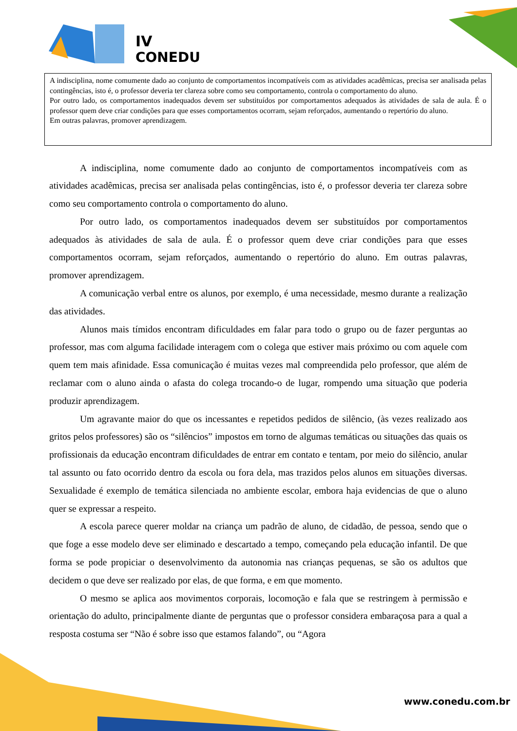IV
CONEDU
A indisciplina, nome comumente dado ao conjunto de comportamentos incompatíveis com as atividades acadêmicas, precisa ser analisada pelas contingências, isto é, o professor deveria ter clareza sobre como seu comportamento, controla o comportamento do aluno.
Por outro lado, os comportamentos inadequados devem ser substituídos por comportamentos adequados às atividades de sala de aula. É o professor quem deve criar condições para que esses comportamentos ocorram, sejam reforçados, aumentando o repertório do aluno.
Em outras palavras, promover aprendizagem.
A indisciplina, nome comumente dado ao conjunto de comportamentos incompatíveis com as atividades acadêmicas, precisa ser analisada pelas contingências, isto é, o professor deveria ter clareza sobre como seu comportamento controla o comportamento do aluno.
Por outro lado, os comportamentos inadequados devem ser substituídos por comportamentos adequados às atividades de sala de aula. É o professor quem deve criar condições para que esses comportamentos ocorram, sejam reforçados, aumentando o repertório do aluno. Em outras palavras, promover aprendizagem.
A comunicação verbal entre os alunos, por exemplo, é uma necessidade, mesmo durante a realização das atividades.
Alunos mais tímidos encontram dificuldades em falar para todo o grupo ou de fazer perguntas ao professor, mas com alguma facilidade interagem com o colega que estiver mais próximo ou com aquele com quem tem mais afinidade. Essa comunicação é muitas vezes mal compreendida pelo professor, que além de reclamar com o aluno ainda o afasta do colega trocando-o de lugar, rompendo uma situação que poderia produzir aprendizagem.
Um agravante maior do que os incessantes e repetidos pedidos de silêncio, (às vezes realizado aos gritos pelos professores) são os “silêncios” impostos em torno de algumas temáticas ou situações das quais os profissionais da educação encontram dificuldades de entrar em contato e tentam, por meio do silêncio, anular tal assunto ou fato ocorrido dentro da escola ou fora dela, mas trazidos pelos alunos em situações diversas. Sexualidade é exemplo de temática silenciada no ambiente escolar, embora haja evidencias de que o aluno quer se expressar a respeito.
A escola parece querer moldar na criança um padrão de aluno, de cidadão, de pessoa, sendo que o que foge a esse modelo deve ser eliminado e descartado a tempo, começando pela educação infantil. De que forma se pode propiciar o desenvolvimento da autonomia nas crianças pequenas, se são os adultos que decidem o que deve ser realizado por elas, de que forma, e em que momento.
O mesmo se aplica aos movimentos corporais, locomoção e fala que se restringem à permissão e orientação do adulto, principalmente diante de perguntas que o professor considera embaraçosa para a qual a resposta costuma ser “Não é sobre isso que estamos falando”, ou “Agora
www.conedu.com.br